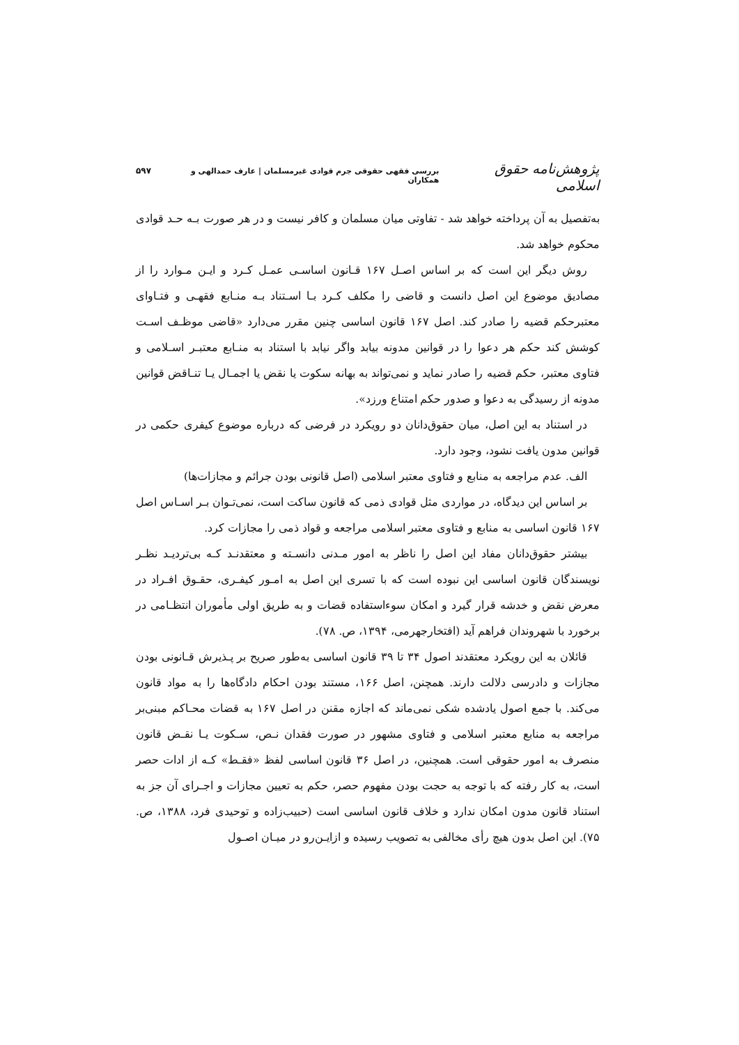پژوهش‌نامه حقوق اسلامی بررسی فقهی حقوقی جرم قوادی غیرمسلمان | عارف حمدالهی و همکاران ۵۹۷
به‌تفصیل به آن پرداخته خواهد شد - تفاوتی میان مسلمان و کافر نیست و در هر صورت بـه حـد قوادی محکوم خواهد شد.
روش دیگر این است که بر اساس اصـل ۱۶۷ قـانون اساسـی عمـل کـرد و ایـن مـوارد را از مصادیق موضوع این اصل دانست و قاضی را مکلف کـرد بـا اسـتناد بـه منـابع فقهـی و فتـاوای معتبرحکم قضیه را صادر کند. اصل ۱۶۷ قانون اساسی چنین مقرر می‌دارد «قاضی موظـف اسـت کوشش کند حکم هر دعوا را در قوانین مدونه بیابد واگر نیابد با استناد به منـابع معتبـر اسـلامی و فتاوی معتبر، حکم قضیه را صادر نماید و نمی‌تواند به بهانه سکوت یا نقض یا اجمـال یـا تنـاقض قوانین مدونه از رسیدگی به دعوا و صدور حکم امتناع ورزد».
در استناد به این اصل، میان حقوق‌دانان دو رویکرد در فرضی که درباره موضوع کیفری حکمی در قوانین مدون یافت نشود، وجود دارد.
الف. عدم مراجعه به منابع و فتاوی معتبر اسلامی (اصل قانونی بودن جرائم و مجازات‌ها)
بر اساس این دیدگاه، در مواردی مثل قوادی ذمی که قانون ساکت است، نمی‌تـوان بـر اسـاس اصل ۱۶۷ قانون اساسی به منابع و فتاوی معتبر اسلامی مراجعه و قواد ذمی را مجازات کرد.
بیشتر حقوق‌دانان مفاد این اصل را ناظر به امور مـدنی دانسـته و معتقدنـد کـه بی‌تردیـد نظـر نویسندگان قانون اساسی این نبوده است که با تسری این اصل به امـور کیفـری، حقـوق افـراد در معرض نقض و خدشه قرار گیرد و امکان سوءاستفاده قضات و به طریق اولی مأموران انتظـامی در برخورد با شهروندان فراهم آید (افتخارجهرمی، ۱۳۹۴، ص. ۷۸).
قائلان به این رویکرد معتقدند اصول ۳۴ تا ۳۹ قانون اساسی به‌طور صریح بر پـذیرش قـانونی بودن مجازات و دادرسی دلالت دارند. همچنن، اصل ۱۶۶، مستند بودن احکام دادگاه‌ها را به مواد قانون می‌کند. با جمع اصول یادشده شکی نمی‌ماند که اجازه مقنن در اصل ۱۶۷ به قضات محـاکم مبنی‌بر مراجعه به منابع معتبر اسلامی و فتاوی مشهور در صورت فقدان نـص، سـکوت یـا نقـض قانون منصرف به امور حقوقی است. همچنین، در اصل ۳۶ قانون اساسی لفظ «فقـط» کـه از ادات حصر است، به کار رفته که با توجه به حجت بودن مفهوم حصر، حکم به تعیین مجازات و اجـرای آن جز به استناد قانون مدون امکان ندارد و خلاف قانون اساسی است (حبیب‌زاده و توحیدی فرد، ۱۳۸۸، ص. ۷۵). این اصل بدون هیچ رأی مخالفی به تصویب رسیده و ازایـن‌رو در میـان اصـول